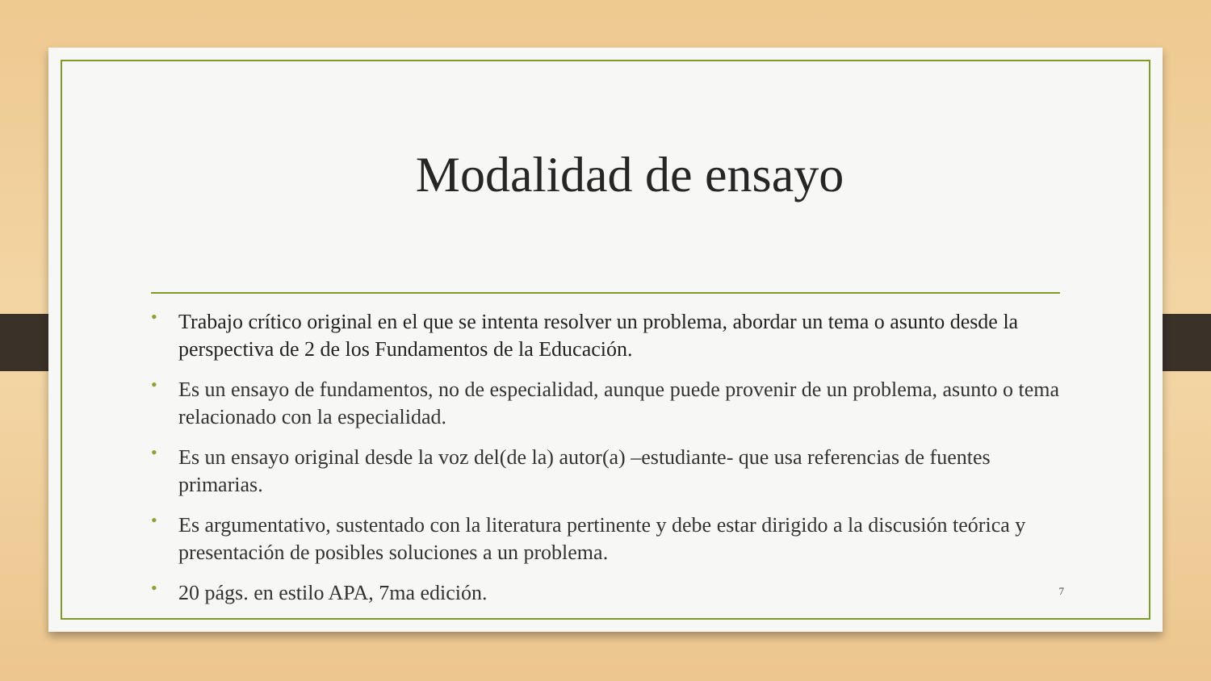Modalidad de ensayo
• Trabajo crítico original en el que se intenta resolver un problema, abordar un tema o asunto desde la perspectiva de 2 de los Fundamentos de la Educación.
• Es un ensayo de fundamentos, no de especialidad, aunque puede provenir de un problema, asunto o tema relacionado con la especialidad.
• Es un ensayo original desde la voz del(de la) autor(a) –estudiante- que usa referencias de fuentes primarias.
• Es argumentativo, sustentado con la literatura pertinente y debe estar dirigido a la discusión teórica y presentación de posibles soluciones a un problema.
• 20 págs. en estilo APA, 7ma edición.
7